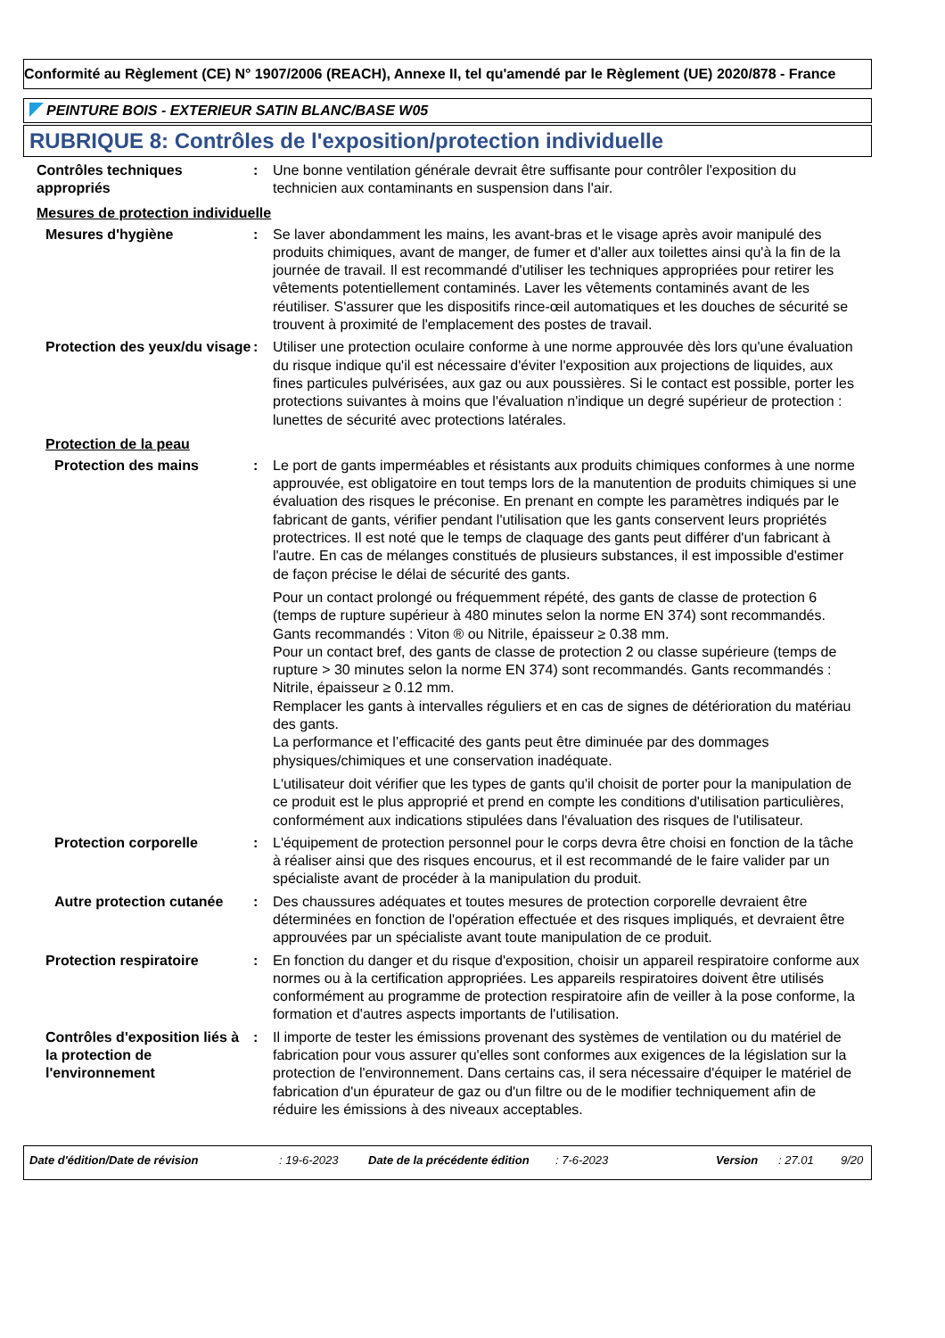Conformité au Règlement (CE) N° 1907/2006 (REACH), Annexe II, tel qu'amendé par le Règlement (UE) 2020/878 - France
PEINTURE BOIS - EXTERIEUR SATIN BLANC/BASE W05
RUBRIQUE 8: Contrôles de l'exposition/protection individuelle
Contrôles techniques appropriés
: Une bonne ventilation générale devrait être suffisante pour contrôler l'exposition du technicien aux contaminants en suspension dans l'air.
Mesures de protection individuelle
Mesures d'hygiène : Se laver abondamment les mains, les avant-bras et le visage après avoir manipulé des produits chimiques, avant de manger, de fumer et d'aller aux toilettes ainsi qu'à la fin de la journée de travail. Il est recommandé d'utiliser les techniques appropriées pour retirer les vêtements potentiellement contaminés. Laver les vêtements contaminés avant de les réutiliser. S'assurer que les dispositifs rince-œil automatiques et les douches de sécurité se trouvent à proximité de l'emplacement des postes de travail.
Protection des yeux/du visage
: Utiliser une protection oculaire conforme à une norme approuvée dès lors qu'une évaluation du risque indique qu'il est nécessaire d'éviter l'exposition aux projections de liquides, aux fines particules pulvérisées, aux gaz ou aux poussières. Si le contact est possible, porter les protections suivantes à moins que l'évaluation n'indique un degré supérieur de protection : lunettes de sécurité avec protections latérales.
Protection de la peau
Protection des mains : Le port de gants imperméables et résistants aux produits chimiques conformes à une norme approuvée, est obligatoire en tout temps lors de la manutention de produits chimiques si une évaluation des risques le préconise. En prenant en compte les paramètres indiqués par le fabricant de gants, vérifier pendant l'utilisation que les gants conservent leurs propriétés protectrices. Il est noté que le temps de claquage des gants peut différer d'un fabricant à l'autre. En cas de mélanges constitués de plusieurs substances, il est impossible d'estimer de façon précise le délai de sécurité des gants.
Pour un contact prolongé ou fréquemment répété, des gants de classe de protection 6 (temps de rupture supérieur à 480 minutes selon la norme EN 374) sont recommandés. Gants recommandés : Viton ® ou Nitrile, épaisseur ≥ 0.38 mm.
Pour un contact bref, des gants de classe de protection 2 ou classe supérieure (temps de rupture > 30 minutes selon la norme EN 374) sont recommandés. Gants recommandés : Nitrile, épaisseur ≥ 0.12 mm.
Remplacer les gants à intervalles réguliers et en cas de signes de détérioration du matériau des gants.
La performance et l’efficacité des gants peut être diminuée par des dommages physiques/chimiques et une conservation inadéquate.
L'utilisateur doit vérifier que les types de gants qu'il choisit de porter pour la manipulation de ce produit est le plus approprié et prend en compte les conditions d'utilisation particulières, conformément aux indications stipulées dans l'évaluation des risques de l'utilisateur.
Protection corporelle : L'équipement de protection personnel pour le corps devra être choisi en fonction de la tâche à réaliser ainsi que des risques encourus, et il est recommandé de le faire valider par un spécialiste avant de procéder à la manipulation du produit.
Autre protection cutanée : Des chaussures adéquates et toutes mesures de protection corporelle devraient être déterminées en fonction de l'opération effectuée et des risques impliqués, et devraient être approuvées par un spécialiste avant toute manipulation de ce produit.
Protection respiratoire : En fonction du danger et du risque d'exposition, choisir un appareil respiratoire conforme aux normes ou à la certification appropriées. Les appareils respiratoires doivent être utilisés conformément au programme de protection respiratoire afin de veiller à la pose conforme, la formation et d'autres aspects importants de l'utilisation.
Contrôles d'exposition liés à la protection de l'environnement
: Il importe de tester les émissions provenant des systèmes de ventilation ou du matériel de fabrication pour vous assurer qu'elles sont conformes aux exigences de la législation sur la protection de l'environnement. Dans certains cas, il sera nécessaire d'équiper le matériel de fabrication d'un épurateur de gaz ou d'un filtre ou de le modifier techniquement afin de réduire les émissions à des niveaux acceptables.
Date d'édition/Date de révision: 19-6-2023 Date de la précédente édition: 7-6-2023 Version: 27.01 9/20